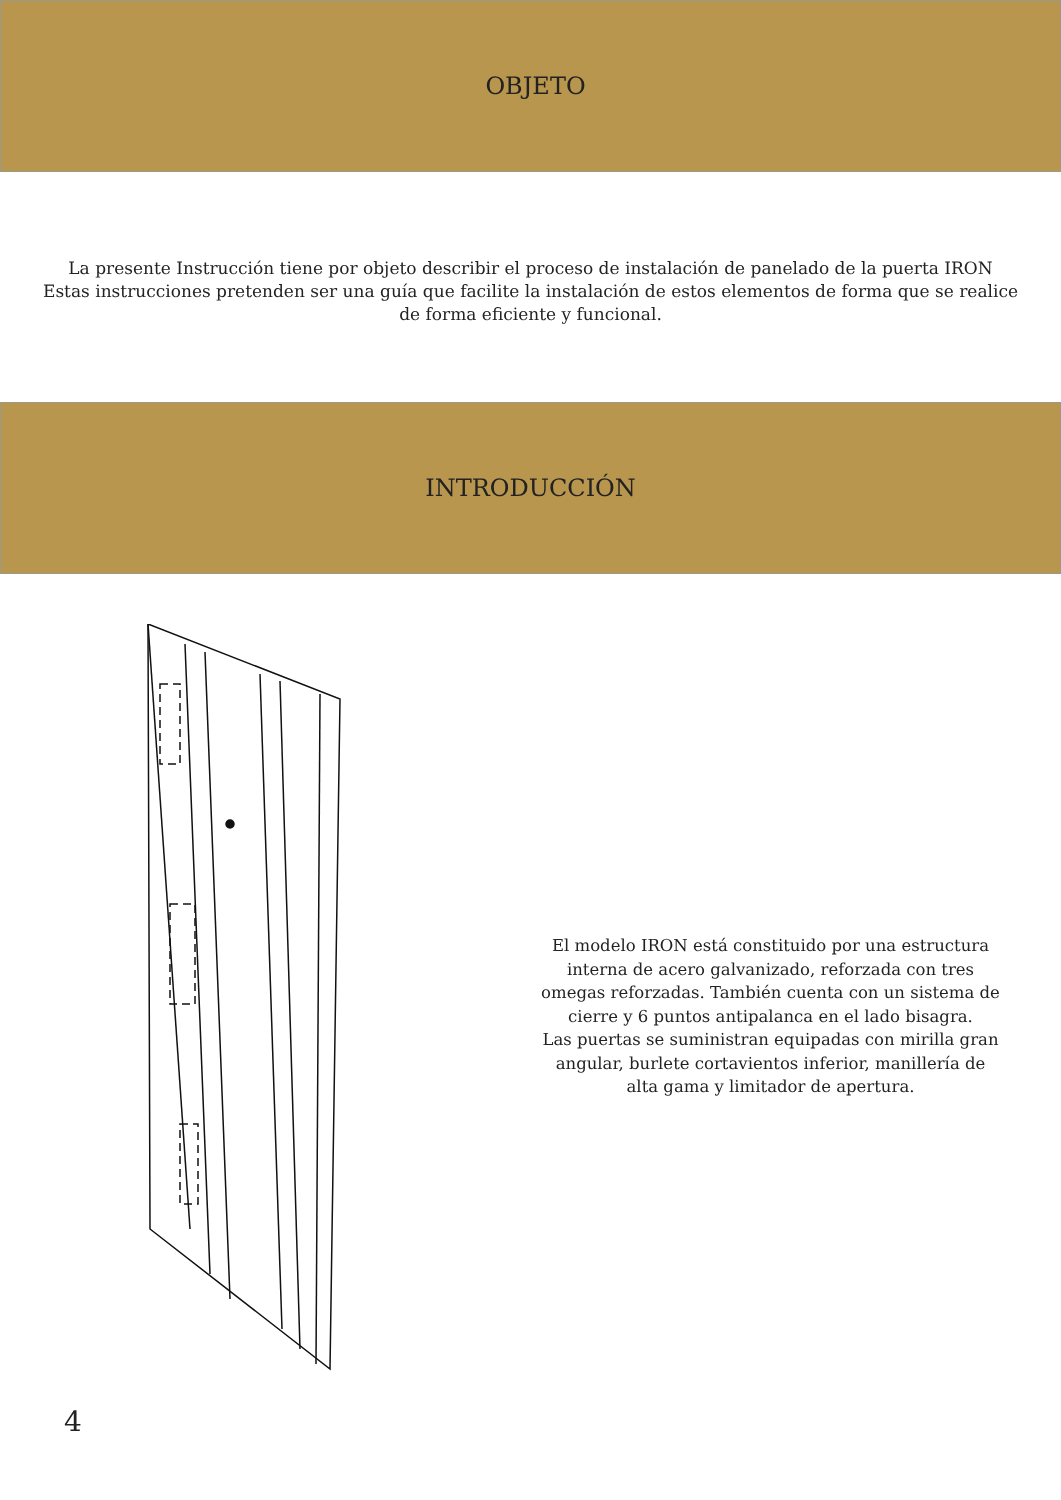OBJETO
La presente Instrucción tiene por objeto describir el proceso de instalación de panelado de la puerta IRON
Estas instrucciones pretenden ser una guía que facilite la instalación de estos elementos de forma que se realice de forma eficiente y funcional.
INTRODUCCIÓN
El modelo IRON está constituido por una estructura interna de acero galvanizado, reforzada con tres omegas reforzadas. También cuenta con un sistema de cierre y 6 puntos antipalanca en el lado bisagra.
Las puertas se suministran equipadas con mirilla gran angular, burlete cortavientos inferior, manillería de alta gama y limitador de apertura.
4